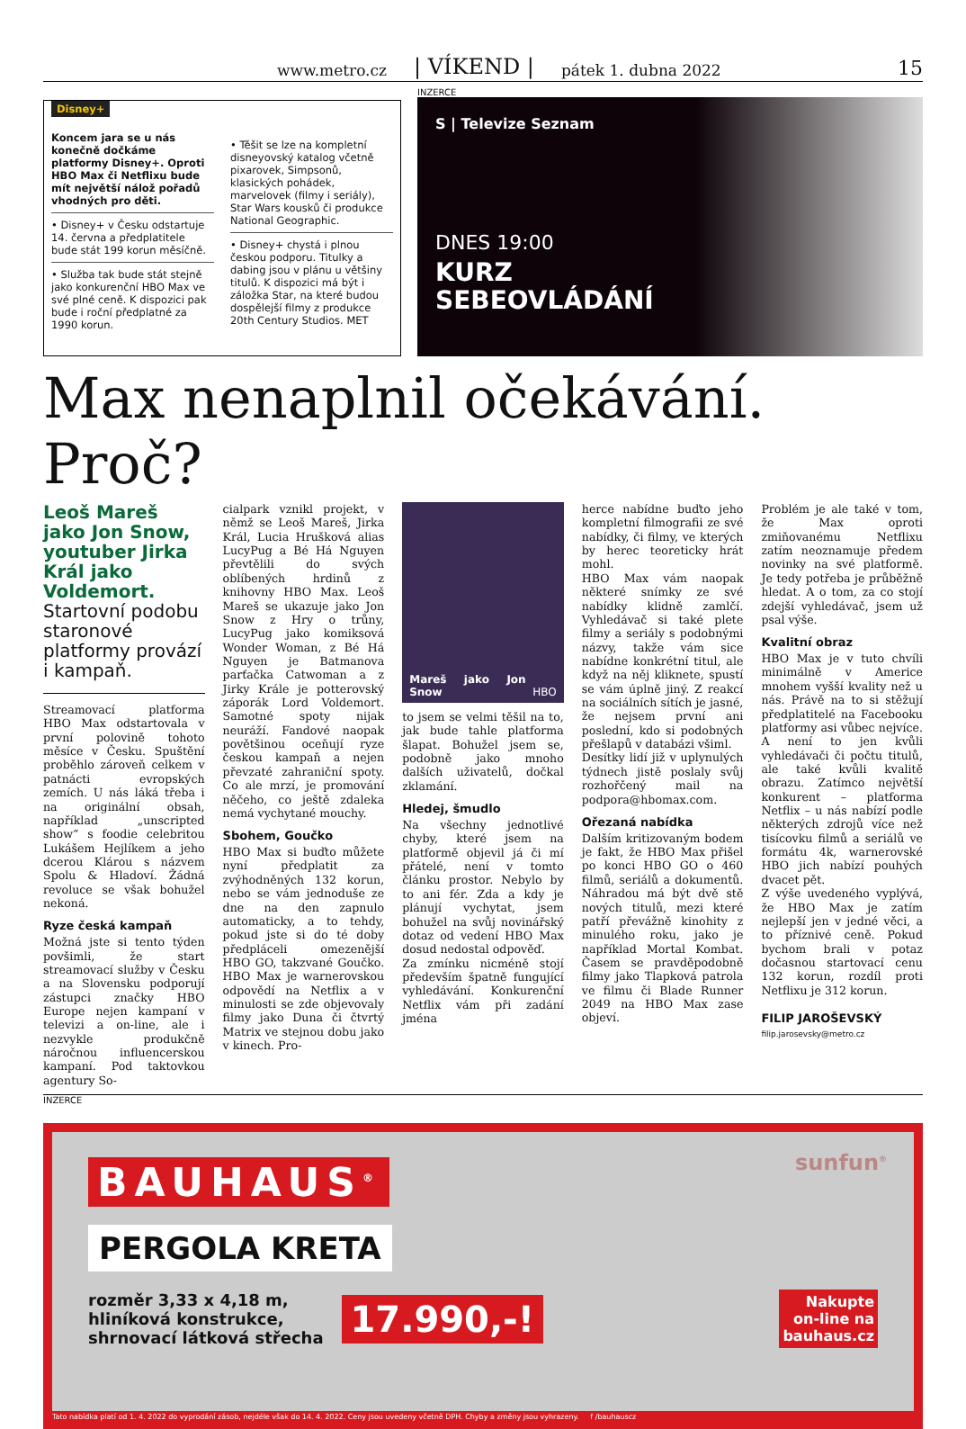www.metro.cz | VÍKEND | pátek 1. dubna 2022 15
Disney+
Koncem jara se u nás konečně dočkáme platformy Disney+. Oproti HBO Max či Netflixu bude mít největší nálož pořadů vhodných pro děti.
• Disney+ v Česku odstartuje 14. června a předplatitele bude stát 199 korun měsíčně.
• Služba tak bude stát stejně jako konkurenční HBO Max ve své plné ceně. K dispozici pak bude i roční předplatné za 1990 korun.
• Těšit se lze na kompletní disneyovský katalog včetně pixarovek, Simpsonů, klasických pohádek, marvelovek (filmy i seriály), Star Wars kousků či produkce National Geographic.
• Disney+ chystá i plnou českou podporu. Titulky a dabing jsou v plánu u většiny titulů. K dispozici má být i záložka Star, na které budou dospělejší filmy z produkce 20th Century Studios. MET
INZERCE
S | Televize Seznam
DNES 19:00
KURZ
SEBEOVLÁDÁNÍ
Max nenaplnil očekávání. Proč?
Leoš Mareš jako Jon Snow, youtuber Jirka Král jako Voldemort. Startovní podobu staronové platformy provází i kampaň.
Streamovací platforma HBO Max odstartovala v první polovině tohoto měsíce v Česku. Spuštění proběhlo zároveň celkem v patnácti evropských zemích. U nás láká třeba i na originální obsah, například „unscripted show“ s foodie celebritou Lukášem Hejlíkem a jeho dcerou Klárou s názvem Spolu & Hladoví. Žádná revoluce se však bohužel nekoná.
Ryze česká kampaň
Možná jste si tento týden povšimli, že start streamovací služby v Česku a na Slovensku podporují zástupci značky HBO Europe nejen kampaní v televizi a on-line, ale i nezvykle produkčně náročnou influencerskou kampaní. Pod taktovkou agentury So-
cialpark vznikl projekt, v němž se Leoš Mareš, Jirka Král, Lucia Hrušková alias LucyPug a Bé Há Nguyen převtělili do svých oblíbených hrdinů z knihovny HBO Max. Leoš Mareš se ukazuje jako Jon Snow z Hry o trůny, LucyPug jako komiksová Wonder Woman, z Bé Há Nguyen je Batmanova parťačka Catwoman a z Jirky Krále je potterovský záporák Lord Voldemort. Samotné spoty nijak neuráží. Fandové naopak povětšinou oceňují ryze českou kampaň a nejen převzaté zahraniční spoty. Co ale mrzí, je promování něčeho, co ještě zdaleka nemá vychytané mouchy.
Sbohem, Goučko
HBO Max si buďto můžete nyní předplatit za zvýhodněných 132 korun, nebo se vám jednoduše ze dne na den zapnulo automaticky, a to tehdy, pokud jste si do té doby předpláceli omezenější HBO GO, takzvané Goučko. HBO Max je warnerovskou odpovědí na Netflix a v minulosti se zde objevovaly filmy jako Duna či čtvrtý Matrix ve stejnou dobu jako v kinech. Pro-
Mareš jako Jon Snow HBO
to jsem se velmi těšil na to, jak bude tahle platforma šlapat. Bohužel jsem se, podobně jako mnoho dalších uživatelů, dočkal zklamání.
Hledej, šmudlo
Na všechny jednotlivé chyby, které jsem na platformě objevil já či mí přátelé, není v tomto článku prostor. Nebylo by to ani fér. Zda a kdy je plánují vychytat, jsem bohužel na svůj novinářský dotaz od vedení HBO Max dosud nedostal odpověď.
Za zmínku nicméně stojí především špatně fungující vyhledávání. Konkurenční Netflix vám při zadání jména
herce nabídne buďto jeho kompletní filmografii ze své nabídky, či filmy, ve kterých by herec teoreticky hrát mohl.
HBO Max vám naopak některé snímky ze své nabídky klidně zamlčí. Vyhledávač si také plete filmy a seriály s podobnými názvy, takže vám sice nabídne konkrétní titul, ale když na něj kliknete, spustí se vám úplně jiný. Z reakcí na sociálních sítích je jasné, že nejsem první ani poslední, kdo si podobných přešlapů v databázi všiml.
Desítky lidí již v uplynulých týdnech jistě poslaly svůj rozhořčený mail na podpora@hbomax.com.
Ořezaná nabídka
Dalším kritizovaným bodem je fakt, že HBO Max přišel po konci HBO GO o 460 filmů, seriálů a dokumentů. Náhradou má být dvě stě nových titulů, mezi které patří převážně kinohity z minulého roku, jako je například Mortal Kombat. Časem se pravděpodobně filmy jako Tlapková patrola ve filmu či Blade Runner 2049 na HBO Max zase objeví.
Problém je ale také v tom, že Max oproti zmiňovanému Netflixu zatím neoznamuje předem novinky na své platformě. Je tedy potřeba je průběžně hledat. A o tom, za co stojí zdejší vyhledávač, jsem už psal výše.
Kvalitní obraz
HBO Max je v tuto chvíli minimálně v Americe mnohem vyšší kvality než u nás. Právě na to si stěžují předplatitelé na Facebooku platformy asi vůbec nejvíce. A není to jen kvůli vyhledávači či počtu titulů, ale také kvůli kvalitě obrazu. Zatímco největší konkurent – platforma Netflix – u nás nabízí podle některých zdrojů více než tisícovku filmů a seriálů ve formátu 4k, warnerovské HBO jich nabízí pouhých dvacet pět.
Z výše uvedeného vyplývá, že HBO Max je zatím nejlepší jen v jedné věci, a to příznivé ceně. Pokud bychom brali v potaz dočasnou startovací cenu 132 korun, rozdíl proti Netflixu je 312 korun.
FILIP JAROŠEVSKÝ
filip.jarosevsky@metro.cz
INZERCE
BAUHAUS<sup>®</sup>
sunfun<sup>®</sup>
PERGOLA KRETA
rozměr 3,33 x 4,18 m,
hliníková konstrukce,
shrnovací látková střecha
17.990,-!
Nakupte
on-line na
bauhaus.cz
Tato nabídka platí od 1. 4. 2022 do vyprodání zásob, nejdéle však do 14. 4. 2022. Ceny jsou uvedeny včetně DPH. Chyby a změny jsou vyhrazeny. f /bauhauscz